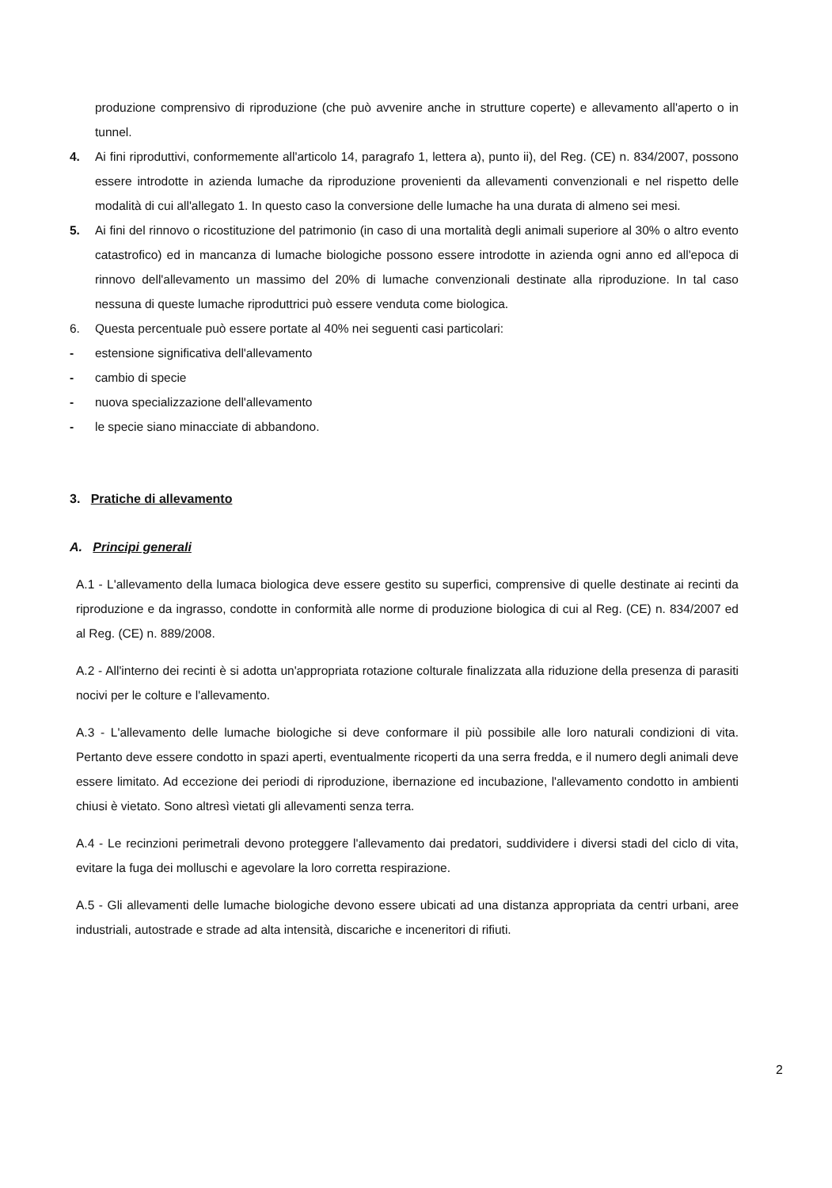produzione comprensivo di riproduzione (che può avvenire anche in strutture coperte) e allevamento all'aperto o in tunnel.
4. Ai fini riproduttivi, conformemente all'articolo 14, paragrafo 1, lettera a), punto ii), del Reg. (CE) n. 834/2007, possono essere introdotte in azienda lumache da riproduzione provenienti da allevamenti convenzionali e nel rispetto delle modalità di cui all'allegato 1. In questo caso la conversione delle lumache ha una durata di almeno sei mesi.
5. Ai fini del rinnovo o ricostituzione del patrimonio (in caso di una mortalità degli animali superiore al 30% o altro evento catastrofico) ed in mancanza di lumache biologiche possono essere introdotte in azienda ogni anno ed all'epoca di rinnovo dell'allevamento un massimo del 20% di lumache convenzionali destinate alla riproduzione. In tal caso nessuna di queste lumache riproduttrici può essere venduta come biologica.
6. Questa percentuale può essere portate al 40% nei seguenti casi particolari:
- estensione significativa dell'allevamento
- cambio di specie
- nuova specializzazione dell'allevamento
- le specie siano minacciate di abbandono.
3. Pratiche di allevamento
A. Principi generali
A.1 - L'allevamento della lumaca biologica deve essere gestito su superfici, comprensive di quelle destinate ai recinti da riproduzione e da ingrasso, condotte in conformità alle norme di produzione biologica di cui al Reg. (CE) n. 834/2007 ed al Reg. (CE) n. 889/2008.
A.2 - All'interno dei recinti è si adotta un'appropriata rotazione colturale finalizzata alla riduzione della presenza di parasiti nocivi per le colture e l'allevamento.
A.3 - L'allevamento delle lumache biologiche si deve conformare il più possibile alle loro naturali condizioni di vita. Pertanto deve essere condotto in spazi aperti, eventualmente ricoperti da una serra fredda, e il numero degli animali deve essere limitato. Ad eccezione dei periodi di riproduzione, ibernazione ed incubazione, l'allevamento condotto in ambienti chiusi è vietato. Sono altresì vietati gli allevamenti senza terra.
A.4 - Le recinzioni perimetrali devono proteggere l'allevamento dai predatori, suddividere i diversi stadi del ciclo di vita, evitare la fuga dei molluschi e agevolare la loro corretta respirazione.
A.5 - Gli allevamenti delle lumache biologiche devono essere ubicati ad una distanza appropriata da centri urbani, aree industriali, autostrade e strade ad alta intensità, discariche e inceneritori di rifiuti.
2